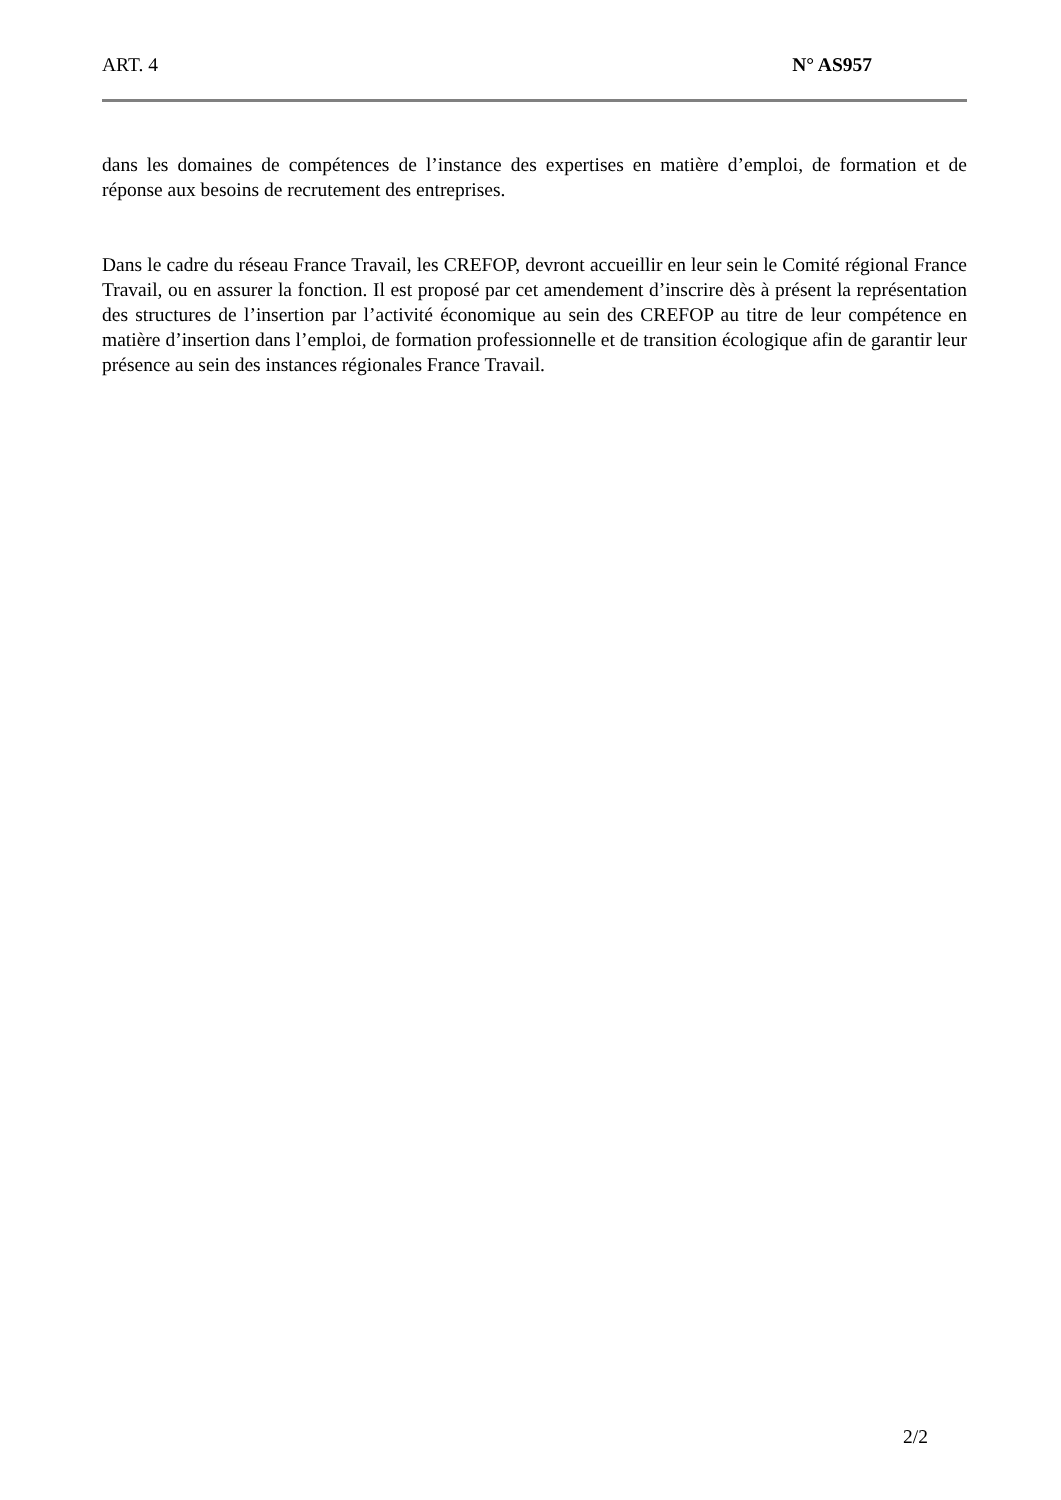ART. 4 N° AS957
dans les domaines de compétences de l’instance des expertises en matière d’emploi, de formation et de réponse aux besoins de recrutement des entreprises.
Dans le cadre du réseau France Travail, les CREFOP, devront accueillir en leur sein le Comité régional France Travail, ou en assurer la fonction. Il est proposé par cet amendement d’inscrire dès à présent la représentation des structures de l’insertion par l’activité économique au sein des CREFOP au titre de leur compétence en matière d’insertion dans l’emploi, de formation professionnelle et de transition écologique afin de garantir leur présence au sein des instances régionales France Travail.
2/2